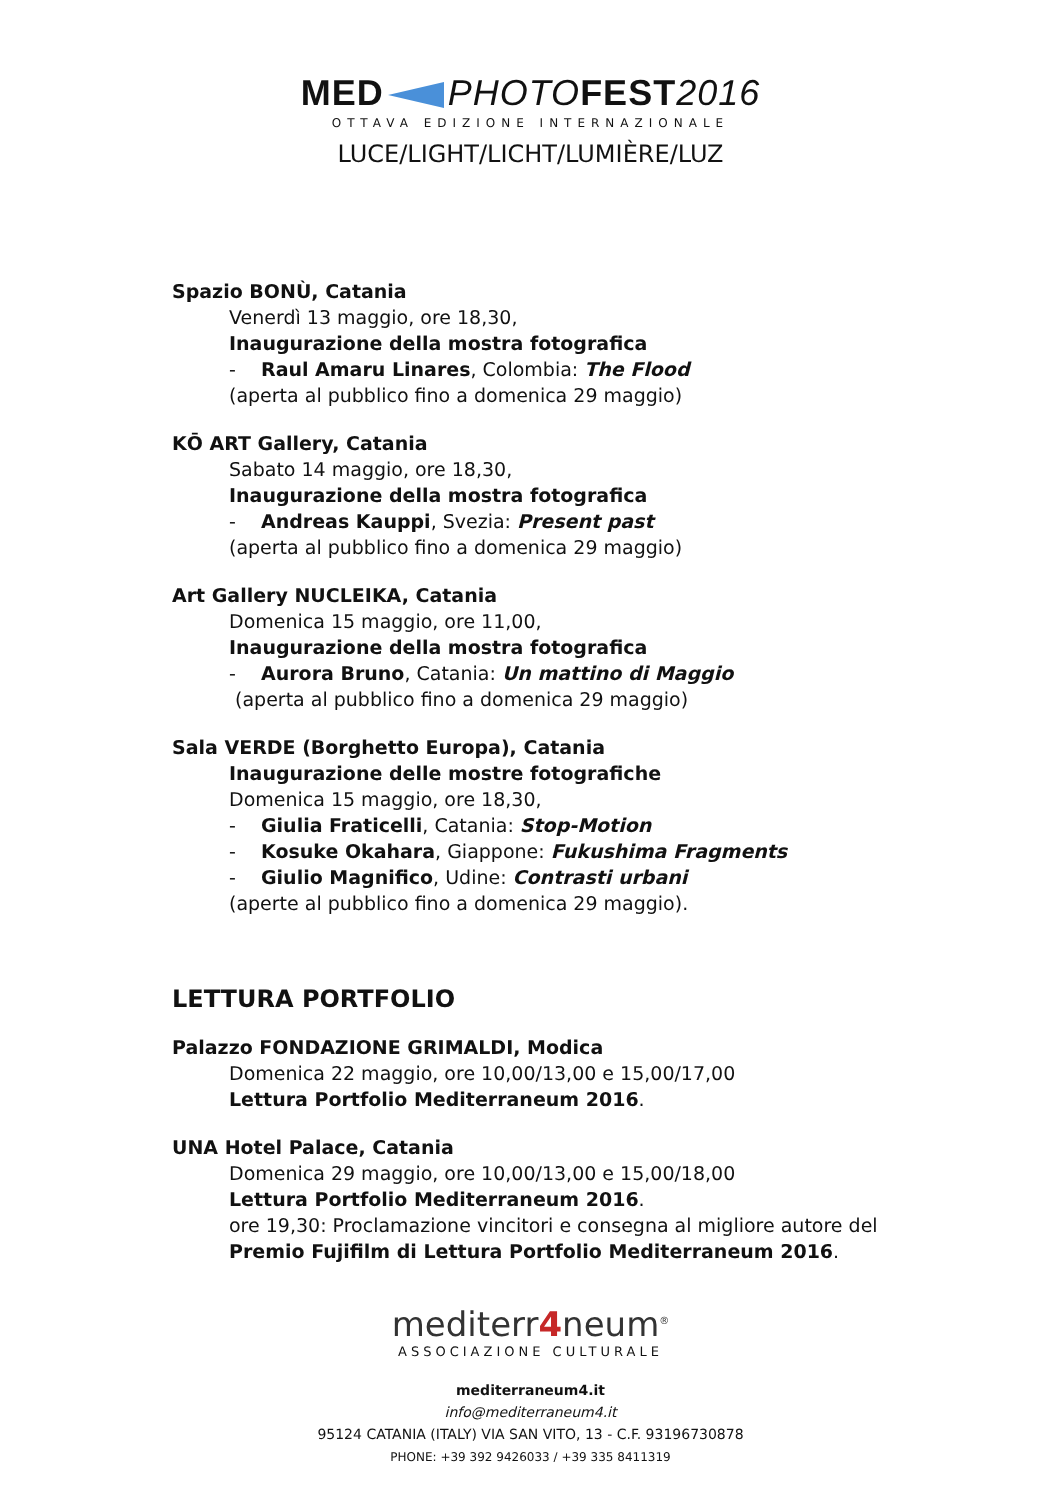MED PHOTOFEST2016
OTTAVA EDIZIONE INTERNAZIONALE
LUCE/LIGHT/LICHT/LUMIÈRE/LUZ
Spazio BONÙ, Catania
Venerdì 13 maggio, ore 18,30,
Inaugurazione della mostra fotografica
- Raul Amaru Linares, Colombia: The Flood
(aperta al pubblico fino a domenica 29 maggio)
KŌ ART Gallery, Catania
Sabato 14 maggio, ore 18,30,
Inaugurazione della mostra fotografica
- Andreas Kauppi, Svezia: Present past
(aperta al pubblico fino a domenica 29 maggio)
Art Gallery NUCLEIKA, Catania
Domenica 15 maggio, ore 11,00,
Inaugurazione della mostra fotografica
- Aurora Bruno, Catania: Un mattino di Maggio
(aperta al pubblico fino a domenica 29 maggio)
Sala VERDE (Borghetto Europa), Catania
Inaugurazione delle mostre fotografiche
Domenica 15 maggio, ore 18,30,
- Giulia Fraticelli, Catania: Stop-Motion
- Kosuke Okahara, Giappone: Fukushima Fragments
- Giulio Magnifico, Udine: Contrasti urbani
(aperte al pubblico fino a domenica 29 maggio).
LETTURA PORTFOLIO
Palazzo FONDAZIONE GRIMALDI, Modica
Domenica 22 maggio, ore 10,00/13,00 e 15,00/17,00
Lettura Portfolio Mediterraneum 2016.
UNA Hotel Palace, Catania
Domenica 29 maggio, ore 10,00/13,00 e 15,00/18,00
Lettura Portfolio Mediterraneum 2016.
ore 19,30: Proclamazione vincitori e consegna al migliore autore del
Premio Fujifilm di Lettura Portfolio Mediterraneum 2016.
mediterr4neum<sup>®</sup>
ASSOCIAZIONE CULTURALE
mediterraneum4.it
info@mediterraneum4.it
95124 CATANIA (ITALY) VIA SAN VITO, 13 - C.F. 93196730878
PHONE: +39 392 9426033 / +39 335 8411319